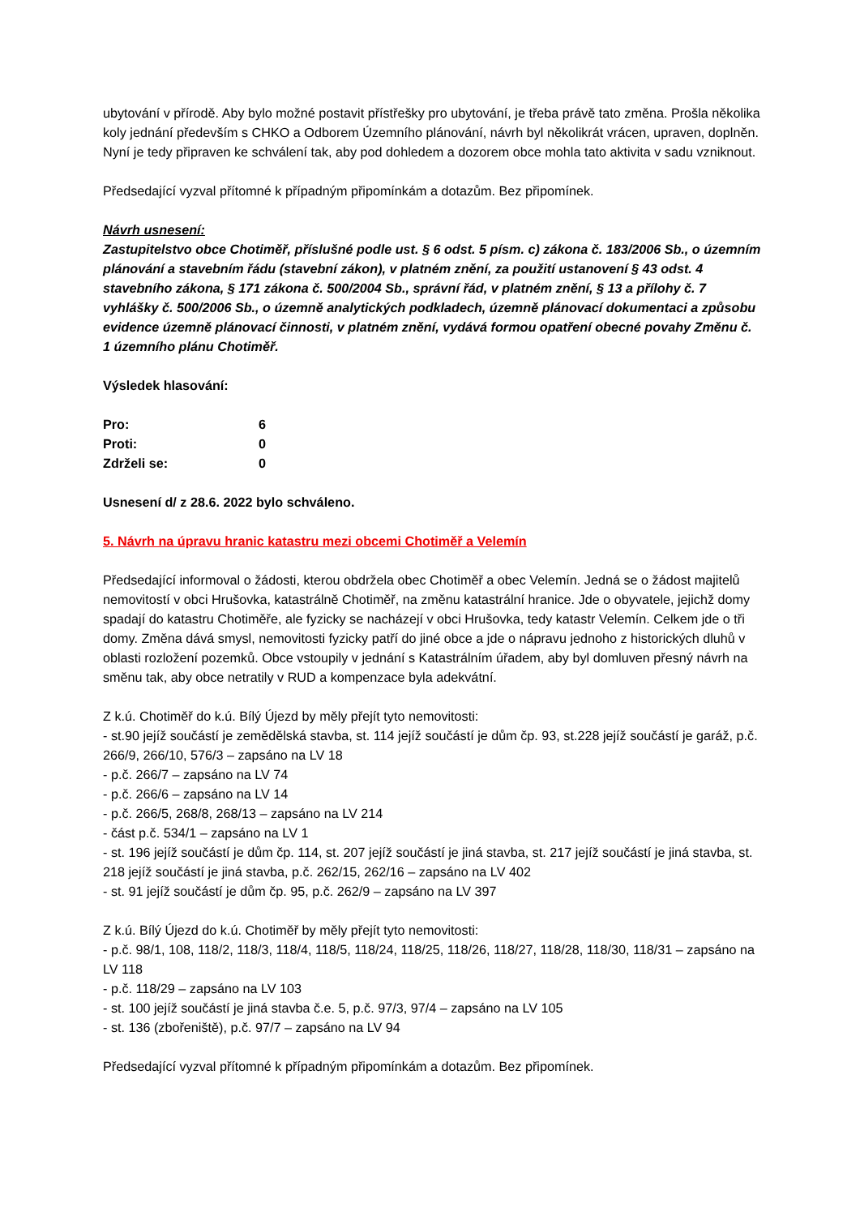ubytování v přírodě. Aby bylo možné postavit přístřešky pro ubytování, je třeba právě tato změna. Prošla několika koly jednání především s CHKO a Odborem Územního plánování, návrh byl několikrát vrácen, upraven, doplněn. Nyní je tedy připraven ke schválení tak, aby pod dohledem a dozorem obce mohla tato aktivita v sadu vzniknout.
Předsedající vyzval přítomné k případným připomínkám a dotazům. Bez připomínek.
Návrh usnesení:
Zastupitelstvo obce Chotiměř, příslušné podle ust. § 6 odst. 5 písm. c) zákona č. 183/2006 Sb., o územním plánování a stavebním řádu (stavební zákon), v platném znění, za použití ustanovení § 43 odst. 4 stavebního zákona, § 171 zákona č. 500/2004 Sb., správní řád, v platném znění, § 13 a přílohy č. 7 vyhlášky č. 500/2006 Sb., o územně analytických podkladech, územně plánovací dokumentaci a způsobu evidence územně plánovací činnosti, v platném znění, vydává formou opatření obecné povahy Změnu č. 1 územního plánu Chotiměř.
Výsledek hlasování:
| Pro: | 6 |
| Proti: | 0 |
| Zdrželi se: | 0 |
Usnesení d/ z 28.6. 2022 bylo schváleno.
5. Návrh na úpravu hranic katastru mezi obcemi Chotiměř a Velemín
Předsedající informoval o žádosti, kterou obdržela obec Chotiměř a obec Velemín. Jedná se o žádost majitelů nemovitostí v obci Hrušovka, katastrálně Chotiměř, na změnu katastrální hranice. Jde o obyvatele, jejichž domy spadají do katastru Chotiměře, ale fyzicky se nacházejí v obci Hrušovka, tedy katastr Velemín. Celkem jde o tři domy. Změna dává smysl, nemovitosti fyzicky patří do jiné obce a jde o nápravu jednoho z historických dluhů v oblasti rozložení pozemků. Obce vstoupily v jednání s Katastrálním úřadem, aby byl domluven přesný návrh na směnu tak, aby obce netratily v RUD a kompenzace byla adekvátní.
Z k.ú. Chotiměř do k.ú. Bílý Újezd by měly přejít tyto nemovitosti:
- st.90 jejíž součástí je zemědělská stavba, st. 114 jejíž součástí je dům čp. 93, st.228 jejíž součástí je garáž, p.č. 266/9, 266/10, 576/3 – zapsáno na LV 18
- p.č. 266/7 – zapsáno na LV 74
- p.č. 266/6 – zapsáno na LV 14
- p.č. 266/5, 268/8, 268/13 – zapsáno na LV 214
- část p.č. 534/1 – zapsáno na LV 1
- st. 196 jejíž součástí je dům čp. 114, st. 207 jejíž součástí je jiná stavba, st. 217 jejíž součástí je jiná stavba, st. 218 jejíž součástí je jiná stavba, p.č. 262/15, 262/16 – zapsáno na LV 402
- st. 91 jejíž součástí je dům čp. 95, p.č. 262/9 – zapsáno na LV 397
Z k.ú. Bílý Újezd do k.ú. Chotiměř by měly přejít tyto nemovitosti:
- p.č. 98/1, 108, 118/2, 118/3, 118/4, 118/5, 118/24, 118/25, 118/26, 118/27, 118/28, 118/30, 118/31 – zapsáno na LV 118
- p.č. 118/29 – zapsáno na LV 103
- st. 100 jejíž součástí je jiná stavba č.e. 5, p.č. 97/3, 97/4 – zapsáno na LV 105
- st. 136 (zbořeniště), p.č. 97/7 – zapsáno na LV 94
Předsedající vyzval přítomné k případným připomínkám a dotazům. Bez připomínek.